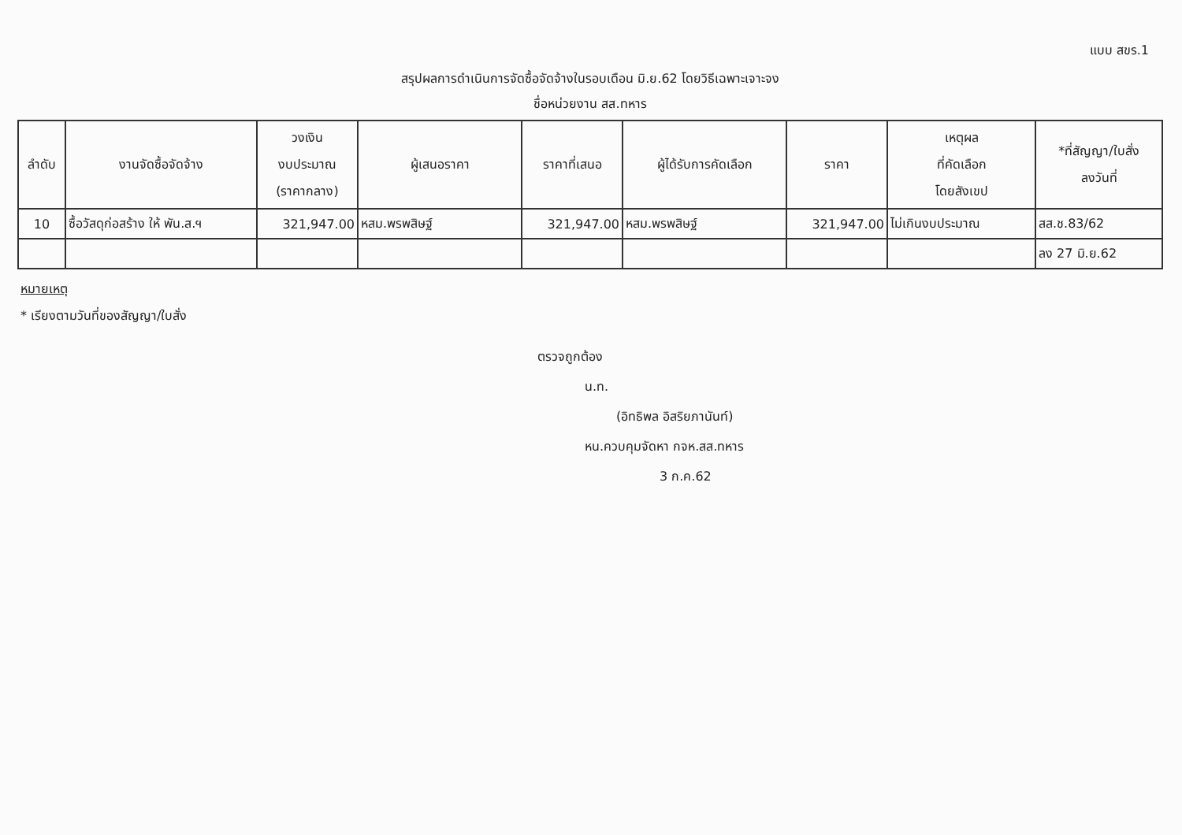แบบ สขร.1
สรุปผลการดำเนินการจัดซื้อจัดจ้างในรอบเดือน มิ.ย.62 โดยวิธีเฉพาะเจาะจง
ชื่อหน่วยงาน สส.ทหาร
| ลำดับ | งานจัดซื้อจัดจ้าง | วงเงิน งบประมาณ (ราคากลาง) | ผู้เสนอราคา | ราคาที่เสนอ | ผู้ได้รับการคัดเลือก | ราคา | เหตุผล ที่คัดเลือก โดยสังเขป | *ที่สัญญา/ใบสั่ง ลงวันที่ |
| --- | --- | --- | --- | --- | --- | --- | --- | --- |
| 10 | ซื้อวัสดุก่อสร้าง ให้ พัน.ส.ฯ | 321,947.00 | หสม.พรพสิษฐ์ | 321,947.00 | หสม.พรพสิษฐ์ | 321,947.00 | ไม่เกินงบประมาณ | สส.ช.83/62 |
| | | | | | | | | ลง 27 มิ.ย.62 |
หมายเหตุ
* เรียงตามวันที่ของสัญญา/ใบสั่ง
ตรวจถูกต้อง
น.ท.
(อิทธิพล อิสริยภานันท์)
หน.ควบคุมจัดหา กจห.สส.ทหาร
3 ก.ค.62